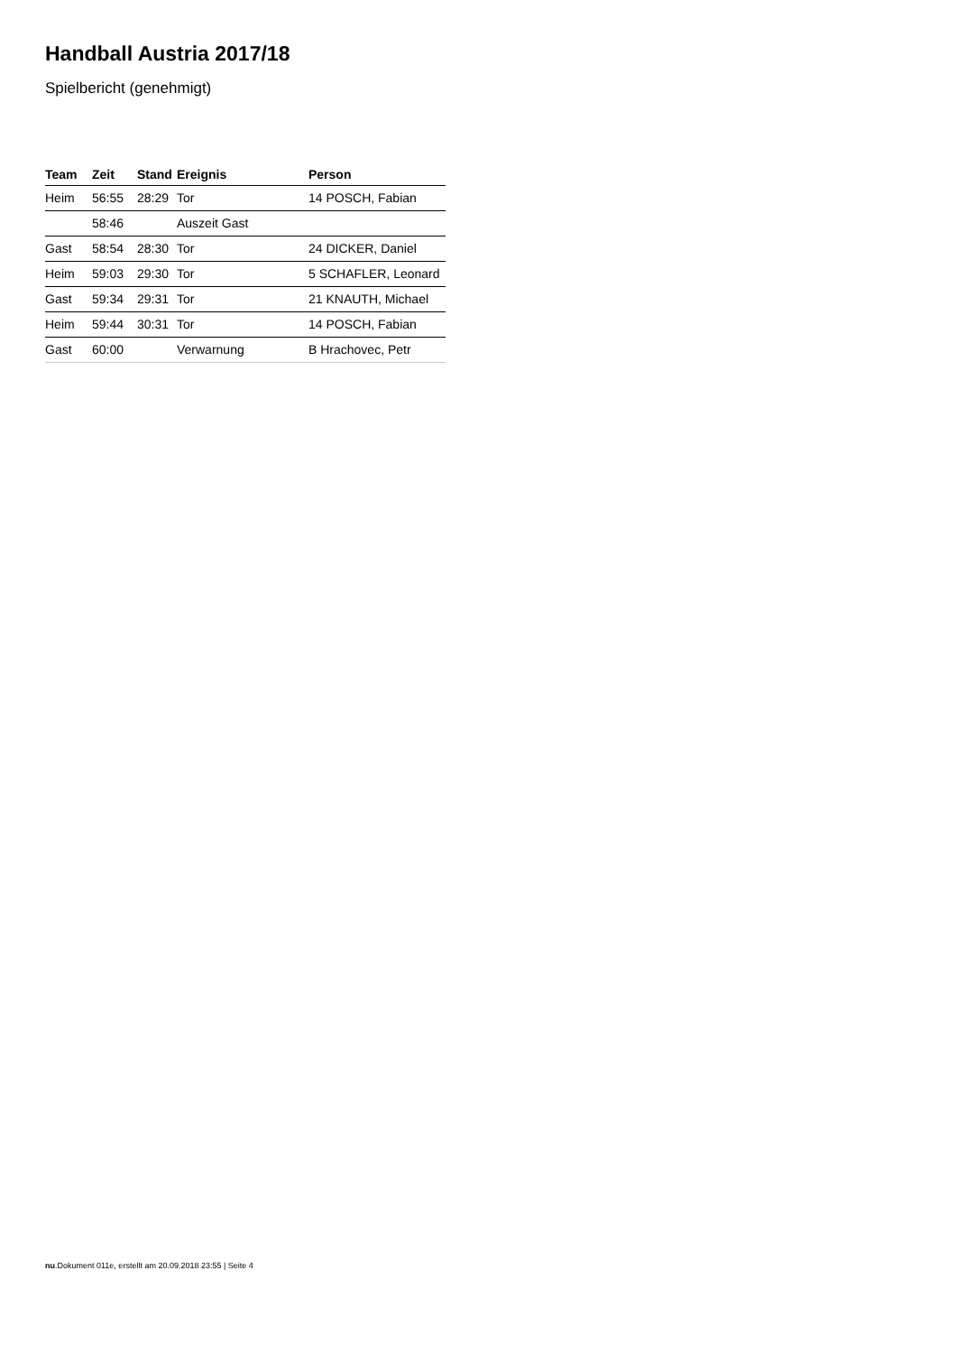Handball Austria 2017/18
Spielbericht (genehmigt)
| Team | Zeit | Stand | Ereignis | Person |
| --- | --- | --- | --- | --- |
| Heim | 56:55 | 28:29 | Tor | 14 POSCH, Fabian |
| | 58:46 | | Auszeit Gast | |
| Gast | 58:54 | 28:30 | Tor | 24 DICKER, Daniel |
| Heim | 59:03 | 29:30 | Tor | 5 SCHAFLER, Leonard |
| Gast | 59:34 | 29:31 | Tor | 21 KNAUTH, Michael |
| Heim | 59:44 | 30:31 | Tor | 14 POSCH, Fabian |
| Gast | 60:00 | | Verwarnung | B Hrachovec, Petr |
nu.Dokument 011e, erstellt am 20.09.2018 23:55 | Seite 4